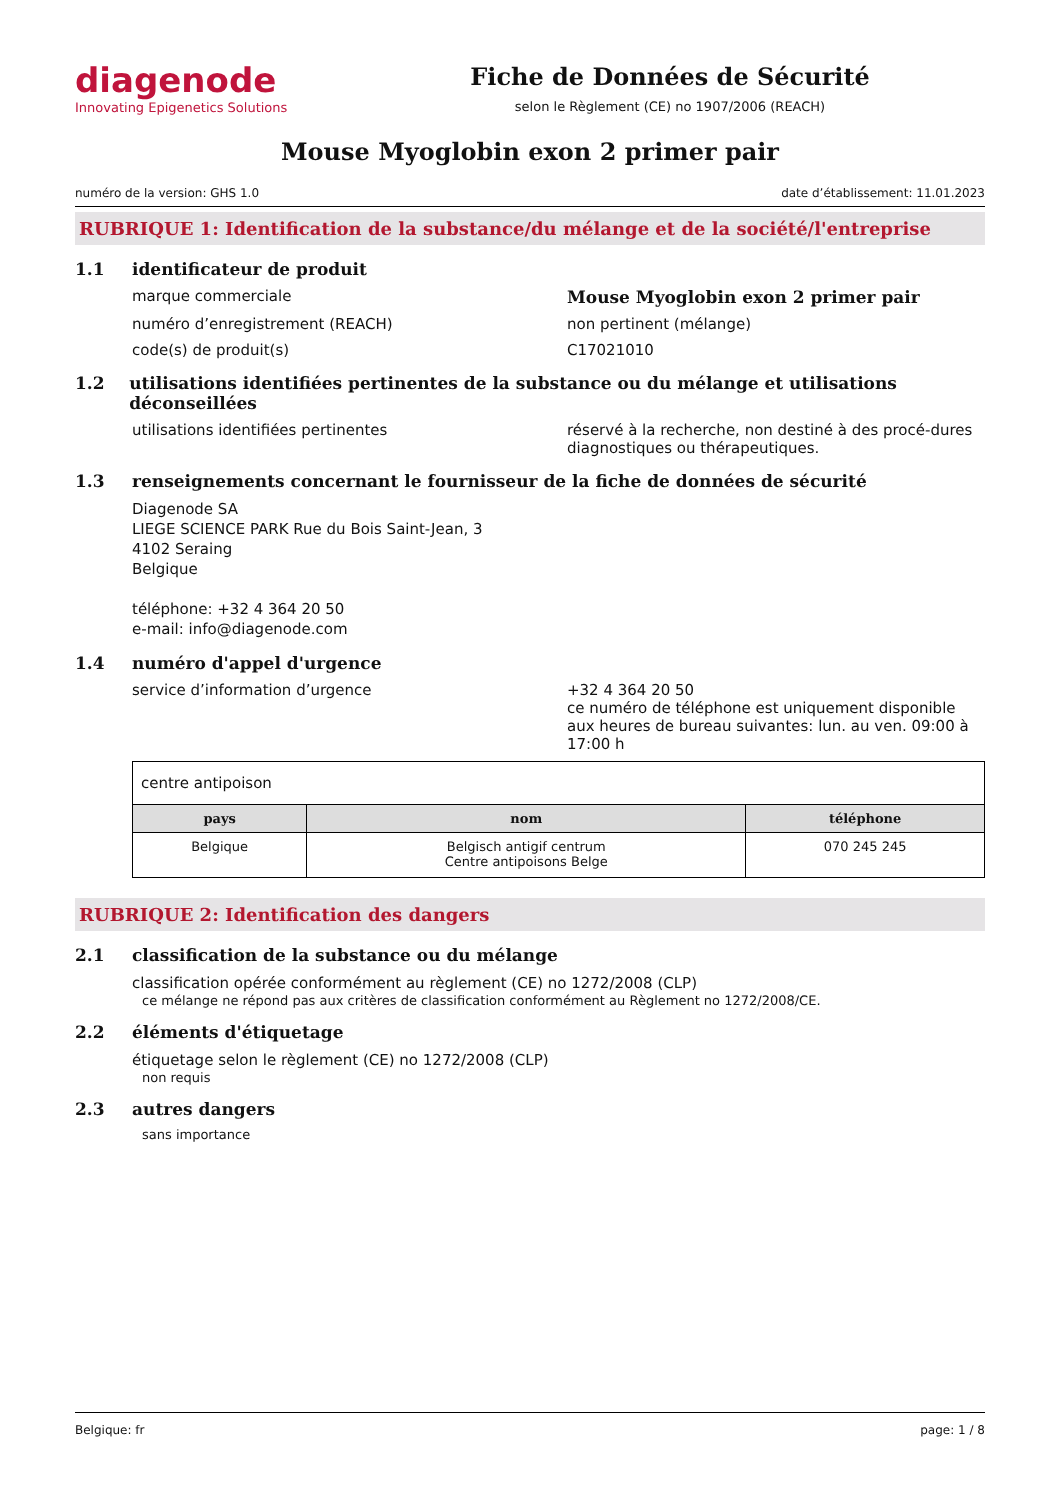diagenode
Innovating Epigenetics Solutions
Fiche de Données de Sécurité
selon le Règlement (CE) no 1907/2006 (REACH)
Mouse Myoglobin exon 2 primer pair
numéro de la version: GHS 1.0 date d’établissement: 11.01.2023
RUBRIQUE 1: Identification de la substance/du mélange et de la société/l'entreprise
1.1 identificateur de produit
marque commerciale Mouse Myoglobin exon 2 primer pair
numéro d’enregistrement (REACH) non pertinent (mélange)
code(s) de produit(s) C17021010
1.2 utilisations identifiées pertinentes de la substance ou du mélange et utilisations déconseillées
utilisations identifiées pertinentes réservé à la recherche, non destiné à des procé-dures diagnostiques ou thérapeutiques.
1.3 renseignements concernant le fournisseur de la fiche de données de sécurité
Diagenode SA
LIEGE SCIENCE PARK Rue du Bois Saint-Jean, 3
4102 Seraing
Belgique
téléphone: +32 4 364 20 50
e-mail: info@diagenode.com
1.4 numéro d'appel d'urgence
service d’information d’urgence +32 4 364 20 50
ce numéro de téléphone est uniquement disponible aux heures de bureau suivantes: lun. au ven. 09:00 à 17:00 h
| centre antipoison | | |
| pays | nom | téléphone |
| Belgique | Belgisch antigif centrum Centre antipoisons Belge | 070 245 245 |
RUBRIQUE 2: Identification des dangers
2.1 classification de la substance ou du mélange
classification opérée conformément au règlement (CE) no 1272/2008 (CLP)
ce mélange ne répond pas aux critères de classification conformément au Règlement no 1272/2008/CE.
2.2 éléments d'étiquetage
étiquetage selon le règlement (CE) no 1272/2008 (CLP)
non requis
2.3 autres dangers
sans importance
Belgique: fr page: 1 / 8